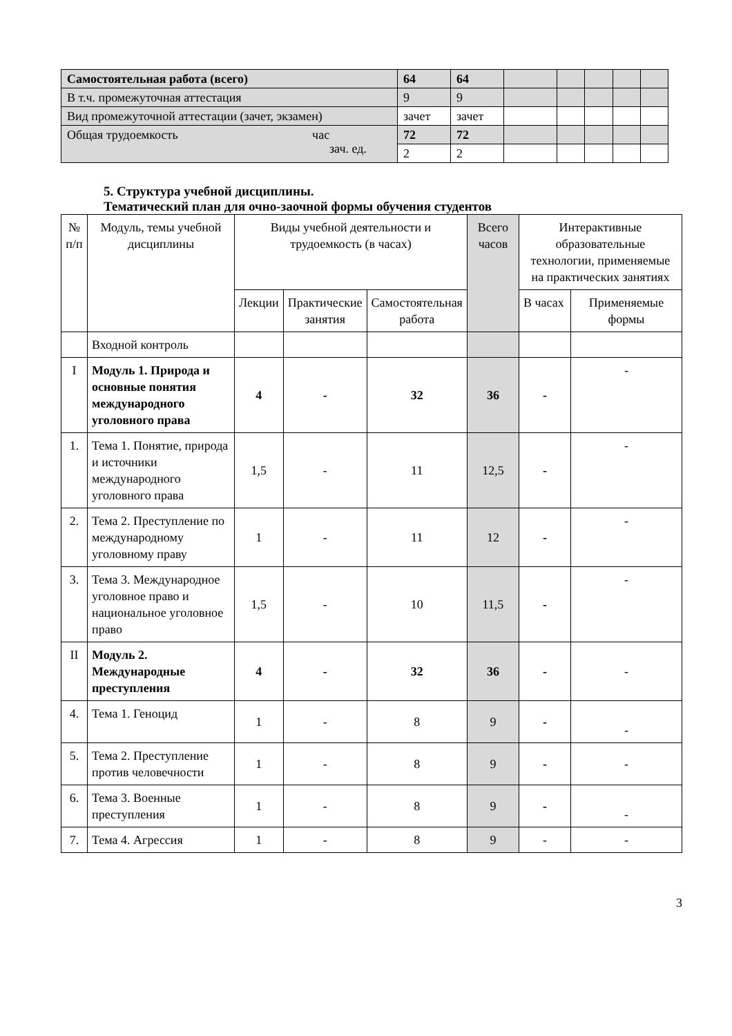| Самостоятельная работа (всего) | 64 | 64 | | | | | |
| В т.ч. промежуточная аттестация | 9 | 9 | | | | | |
| Вид промежуточной аттестации (зачет, экзамен) | зачет | зачет | | | | | |
| Общая трудоемкость час зач. ед. | 72 | 72 | | | | | |
| | 2 | 2 | | | | | |
5. Структура учебной дисциплины.
Тематический план для очно-заочной формы обучения студентов
| № п/п | Модуль, темы учебной дисциплины | Виды учебной деятельности и трудоемкость (в часах) | | | Всего часов | Интерактивные образовательные технологии, применяемые на практических занятиях | |
| --- | --- | --- | --- | --- | --- | --- | --- |
| | | Лекции | Практические занятия | Самостоятельная работа | | В часах | Применяемые формы |
| | Входной контроль | | | | | | |
| I | Модуль 1. Природа и основные понятия международного уголовного права | 4 | - | 32 | 36 | - | - |
| 1. | Тема 1. Понятие, природа и источники международного уголовного права | 1,5 | - | 11 | 12,5 | - | - |
| 2. | Тема 2. Преступление по международному уголовному праву | 1 | - | 11 | 12 | - | - |
| 3. | Тема 3. Международное уголовное право и национальное уголовное право | 1,5 | - | 10 | 11,5 | - | - |
| II | Модуль 2. Международные преступления | 4 | - | 32 | 36 | - | - |
| 4. | Тема 1. Геноцид | 1 | - | 8 | 9 | - | - |
| 5. | Тема 2. Преступление против человечности | 1 | - | 8 | 9 | - | - |
| 6. | Тема 3. Военные преступления | 1 | - | 8 | 9 | - | - |
| 7. | Тема 4. Агрессия | 1 | - | 8 | 9 | - | - |
3